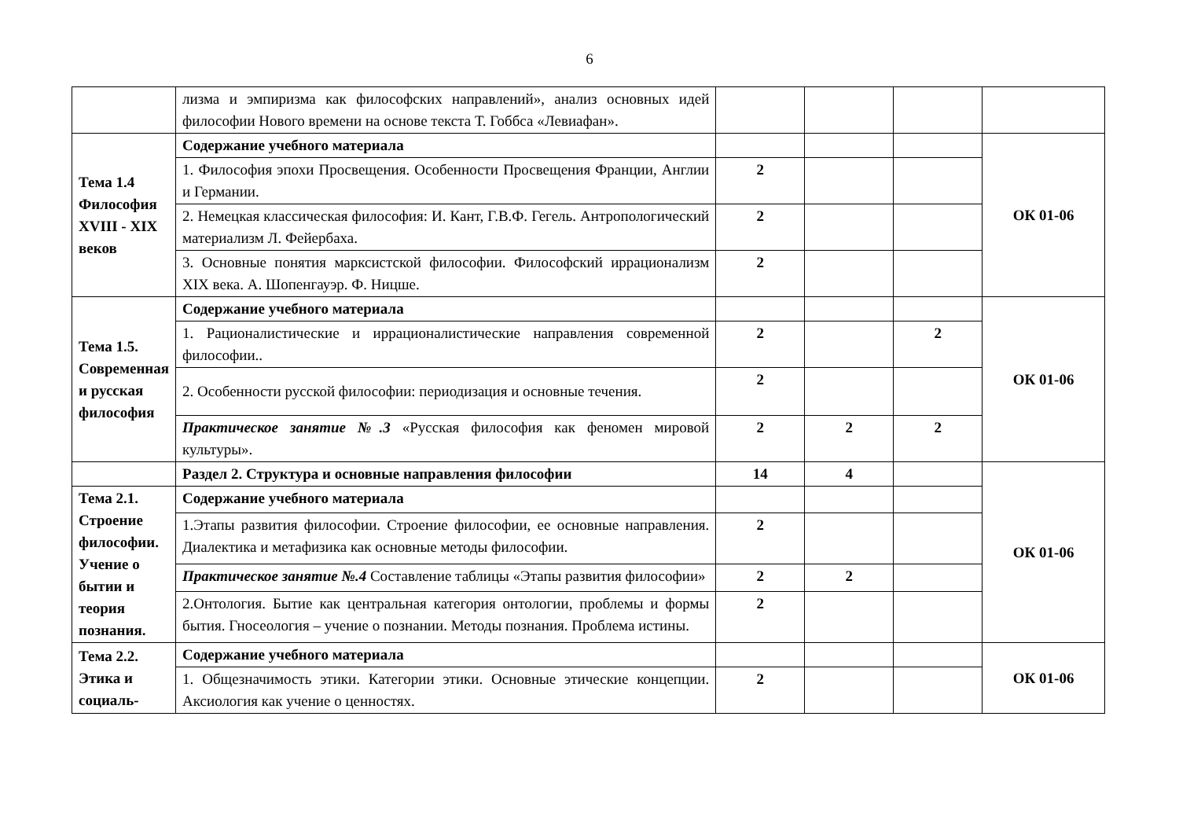6
| | лизма и эмпиризма как философских направлений», анализ основных идей философии Нового времени на основе текста Т. Гоббса «Левиафан». | | | | |
| Тема 1.4 Философия XVIII - XIX веков | Содержание учебного материала | | | | ОК 01-06 |
| | 1. Философия эпохи Просвещения. Особенности Просвещения Франции, Англии и Германии. | 2 | | | |
| | 2. Немецкая классическая философия: И. Кант, Г.В.Ф. Гегель. Антропологический материализм Л. Фейербаха. | 2 | | | |
| | 3. Основные понятия марксистской философии. Философский иррационализм XIX века. А. Шопенгауэр. Ф. Ницше. | 2 | | | |
| Тема 1.5. Современная и русская философия | Содержание учебного материала | | | | ОК 01-06 |
| | 1. Рационалистические и иррационалистические направления современной философии.. | 2 | | 2 | |
| | 2. Особенности русской философии: периодизация и основные течения. | 2 | | | |
| | Практическое занятие №.3 «Русская философия как феномен мировой культуры». | 2 | 2 | 2 | |
| | Раздел 2. Структура и основные направления философии | 14 | 4 | | ОК 01-06 |
| Тема 2.1. Строение философии. Учение о бытии и теория познания. | Содержание учебного материала | | | | |
| | 1.Этапы развития философии. Строение философии, ее основные направления. Диалектика и метафизика как основные методы философии. | 2 | | | |
| | Практическое занятие №.4 Составление таблицы «Этапы развития философии» | 2 | 2 | | |
| | 2.Онтология. Бытие как центральная категория онтологии, проблемы и формы бытия. Гносеология – учение о познании. Методы познания. Проблема истины. | 2 | | | |
| Тема 2.2. Этика и социаль- | Содержание учебного материала | | | | ОК 01-06 |
| | 1. Общезначимость этики. Категории этики. Основные этические концепции. Аксиология как учение о ценностях. | 2 | | | |